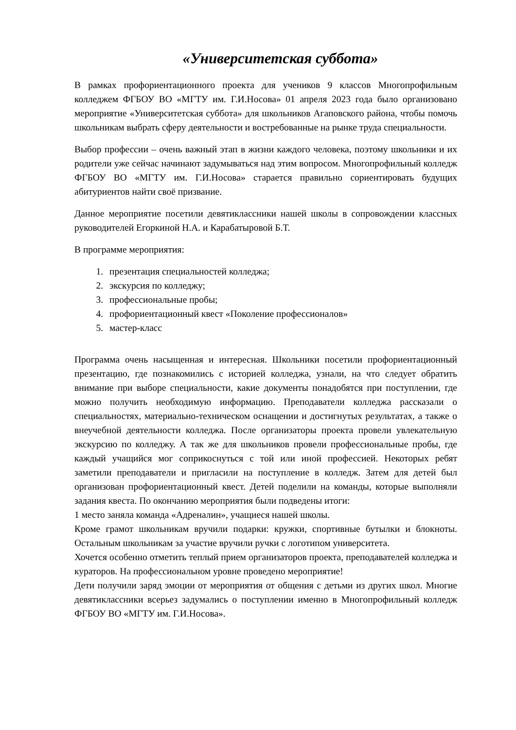«Университетская суббота»
В рамках профориентационного проекта для учеников 9 классов Многопрофильным колледжем ФГБОУ ВО «МГТУ им. Г.И.Носова» 01 апреля 2023 года было организовано мероприятие «Университетская суббота» для школьников Агаповского района, чтобы помочь школьникам выбрать сферу деятельности и востребованные на рынке труда специальности.
Выбор профессии – очень важный этап в жизни каждого человека, поэтому школьники и их родители уже сейчас начинают задумываться над этим вопросом. Многопрофильный колледж ФГБОУ ВО «МГТУ им. Г.И.Носова» старается правильно сориентировать будущих абитуриентов найти своё призвание.
Данное мероприятие посетили девятиклассники нашей школы в сопровождении классных руководителей Егоркиной Н.А. и Карабатыровой Б.Т.
В программе мероприятия:
1. презентация специальностей колледжа;
2. экскурсия по колледжу;
3. профессиональные пробы;
4. профориентационный квест «Поколение профессионалов»
5. мастер-класс
Программа очень насыщенная и интересная. Школьники посетили профориентационный презентацию, где познакомились с историей колледжа, узнали, на что следует обратить внимание при выборе специальности, какие документы понадобятся при поступлении, где можно получить необходимую информацию. Преподаватели колледжа рассказали о специальностях, материально-техническом оснащении и достигнутых результатах, а также о внеучебной деятельности колледжа. После организаторы проекта провели увлекательную экскурсию по колледжу. А так же для школьников провели профессиональные пробы, где каждый учащийся мог соприкоснуться с той или иной профессией. Некоторых ребят заметили преподаватели и пригласили на поступление в колледж. Затем для детей был организован профориентационный квест. Детей поделили на команды, которые выполняли задания квеста. По окончанию мероприятия были подведены итоги:
1 место заняла команда «Адреналин», учащиеся нашей школы.
Кроме грамот школьникам вручили подарки: кружки, спортивные бутылки и блокноты. Остальным школьникам за участие вручили ручки с логотипом университета.
Хочется особенно отметить теплый прием организаторов проекта, преподавателей колледжа и кураторов. На профессиональном уровне проведено мероприятие!
Дети получили заряд эмоции от мероприятия от общения с детьми из других школ. Многие девятиклассники всерьез задумались о поступлении именно в Многопрофильный колледж ФГБОУ ВО «МГТУ им. Г.И.Носова».